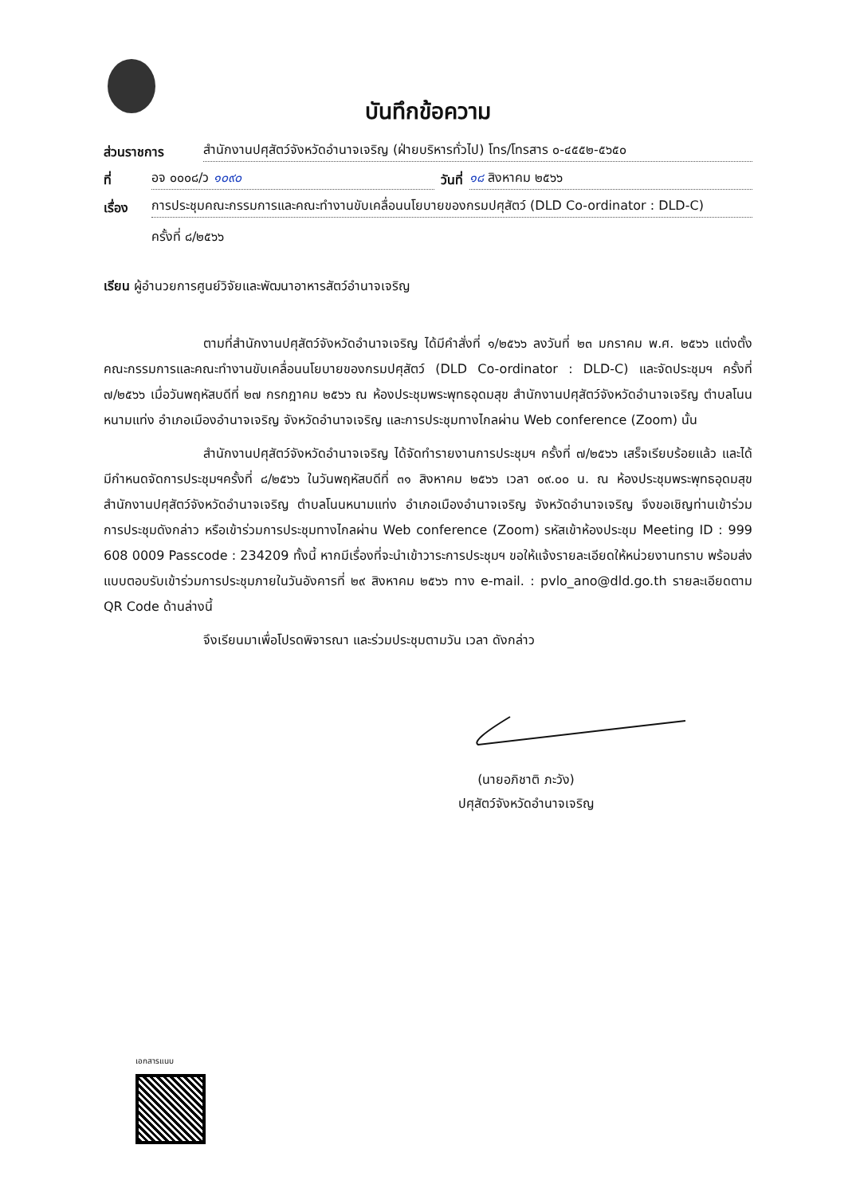บันทึกข้อความ
ส่วนราชการ สำนักงานปศุสัตว์จังหวัดอำนาจเจริญ (ฝ่ายบริหารทั่วไป) โทร/โทรสาร ๐-๔๕๕๒-๕๖๕๐
ที่ อจ ๐๐๐๘/ว ๑๐๙๐ วันที่ ๑๘ สิงหาคม ๒๕๖๖
เรื่อง การประชุมคณะกรรมการและคณะทำงานขับเคลื่อนนโยบายของกรมปศุสัตว์ (DLD Co-ordinator : DLD-C)
ครั้งที่ ๘/๒๕๖๖
เรียน ผู้อำนวยการศูนย์วิจัยและพัฒนาอาหารสัตว์อำนาจเจริญ
ตามที่สำนักงานปศุสัตว์จังหวัดอำนาจเจริญ ได้มีคำสั่งที่ ๑/๒๕๖๖ ลงวันที่ ๒๓ มกราคม พ.ศ. ๒๕๖๖ แต่งตั้งคณะกรรมการและคณะทำงานขับเคลื่อนนโยบายของกรมปศุสัตว์ (DLD Co-ordinator : DLD-C) และจัดประชุมฯ ครั้งที่ ๗/๒๕๖๖ เมื่อวันพฤหัสบดีที่ ๒๗ กรกฎาคม ๒๕๖๖ ณ ห้องประชุมพระพุทธอุดมสุข สำนักงานปศุสัตว์จังหวัดอำนาจเจริญ ตำบลโนนหนามแท่ง อำเภอเมืองอำนาจเจริญ จังหวัดอำนาจเจริญ และการประชุมทางไกลผ่าน Web conference (Zoom) นั้น
สำนักงานปศุสัตว์จังหวัดอำนาจเจริญ ได้จัดทำรายงานการประชุมฯ ครั้งที่ ๗/๒๕๖๖ เสร็จเรียบร้อยแล้ว และได้มีกำหนดจัดการประชุมฯครั้งที่ ๘/๒๕๖๖ ในวันพฤหัสบดีที่ ๓๑ สิงหาคม ๒๕๖๖ เวลา ๐๙.๐๐ น. ณ ห้องประชุมพระพุทธอุดมสุข สำนักงานปศุสัตว์จังหวัดอำนาจเจริญ ตำบลโนนหนามแท่ง อำเภอเมืองอำนาจเจริญ จังหวัดอำนาจเจริญ จึงขอเชิญท่านเข้าร่วมการประชุมดังกล่าว หรือเข้าร่วมการประชุมทางไกลผ่าน Web conference (Zoom) รหัสเข้าห้องประชุม Meeting ID : 999 608 0009 Passcode : 234209 ทั้งนี้ หากมีเรื่องที่จะนำเข้าวาระการประชุมฯ ขอให้แจ้งรายละเอียดให้หน่วยงานทราบ พร้อมส่งแบบตอบรับเข้าร่วมการประชุมภายในวันอังคารที่ ๒๙ สิงหาคม ๒๕๖๖ ทาง e-mail. : pvlo_ano@dld.go.th รายละเอียดตาม QR Code ด้านล่างนี้
จึงเรียนมาเพื่อโปรดพิจารณา และร่วมประชุมตามวัน เวลา ดังกล่าว
(นายอภิชาติ ภะวัง)
ปศุสัตว์จังหวัดอำนาจเจริญ
เอกสารแนบ